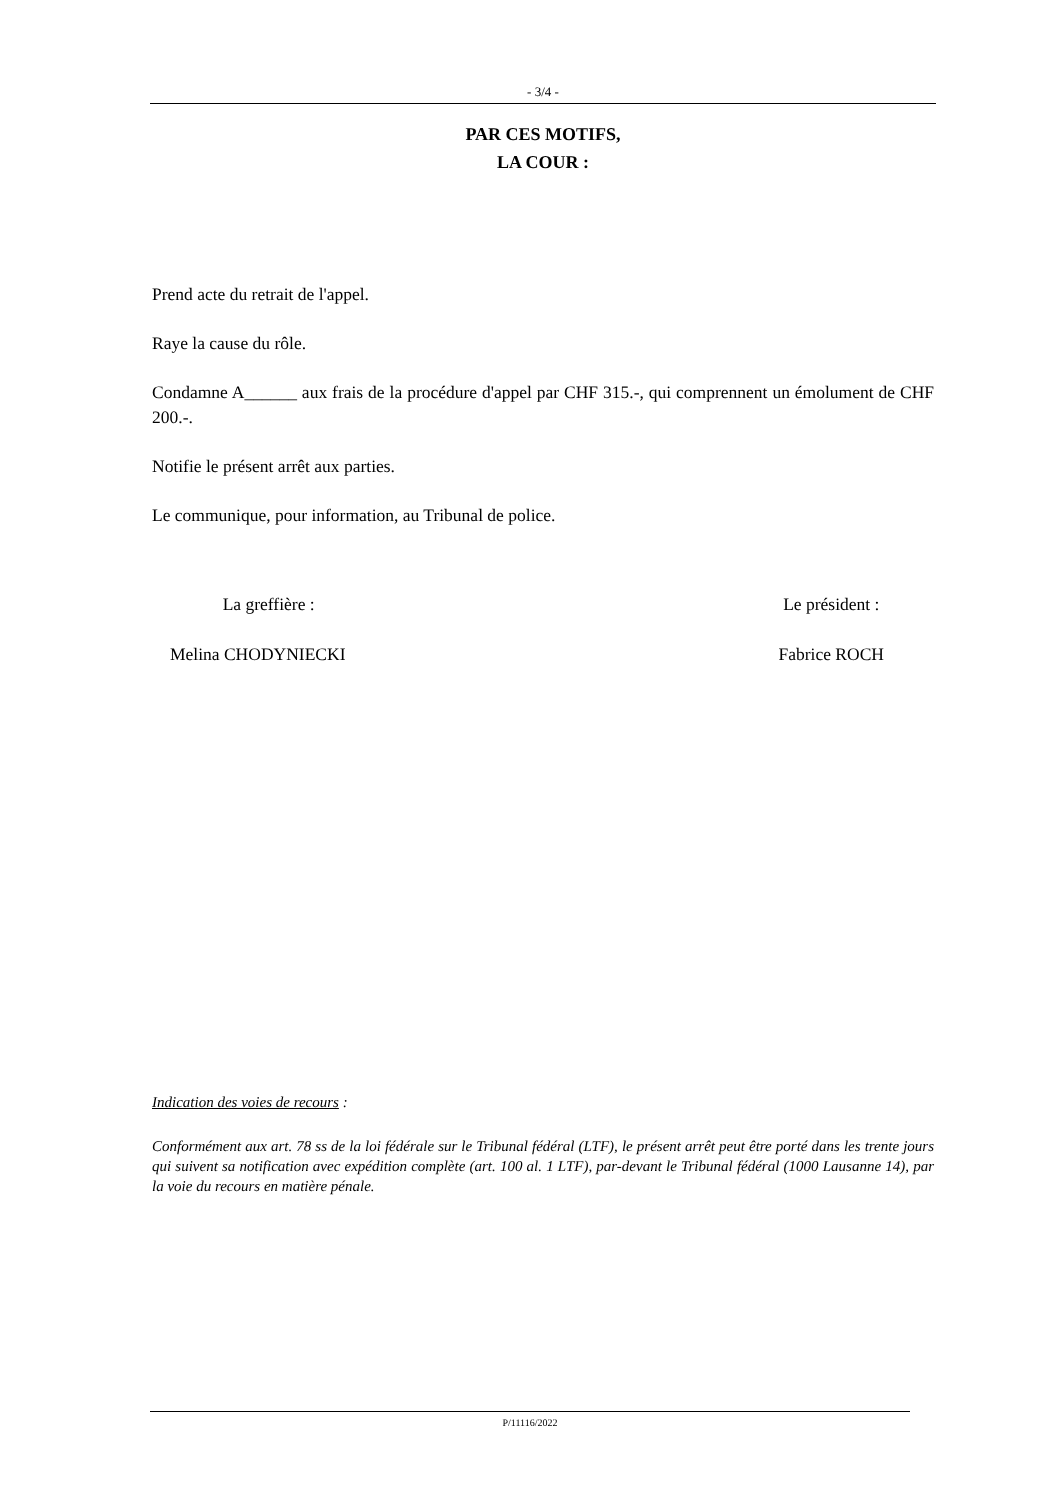- 3/4 -
PAR CES MOTIFS,
LA COUR :
Prend acte du retrait de l'appel.
Raye la cause du rôle.
Condamne A______ aux frais de la procédure d'appel par CHF 315.-, qui comprennent un émolument de CHF 200.-.
Notifie le présent arrêt aux parties.
Le communique, pour information, au Tribunal de police.
La greffière :
Melina CHODYNIECKI
Le président :
Fabrice ROCH
Indication des voies de recours :
Conformément aux art. 78 ss de la loi fédérale sur le Tribunal fédéral (LTF), le présent arrêt peut être porté dans les trente jours qui suivent sa notification avec expédition complète (art. 100 al. 1 LTF), par-devant le Tribunal fédéral (1000 Lausanne 14), par la voie du recours en matière pénale.
P/11116/2022